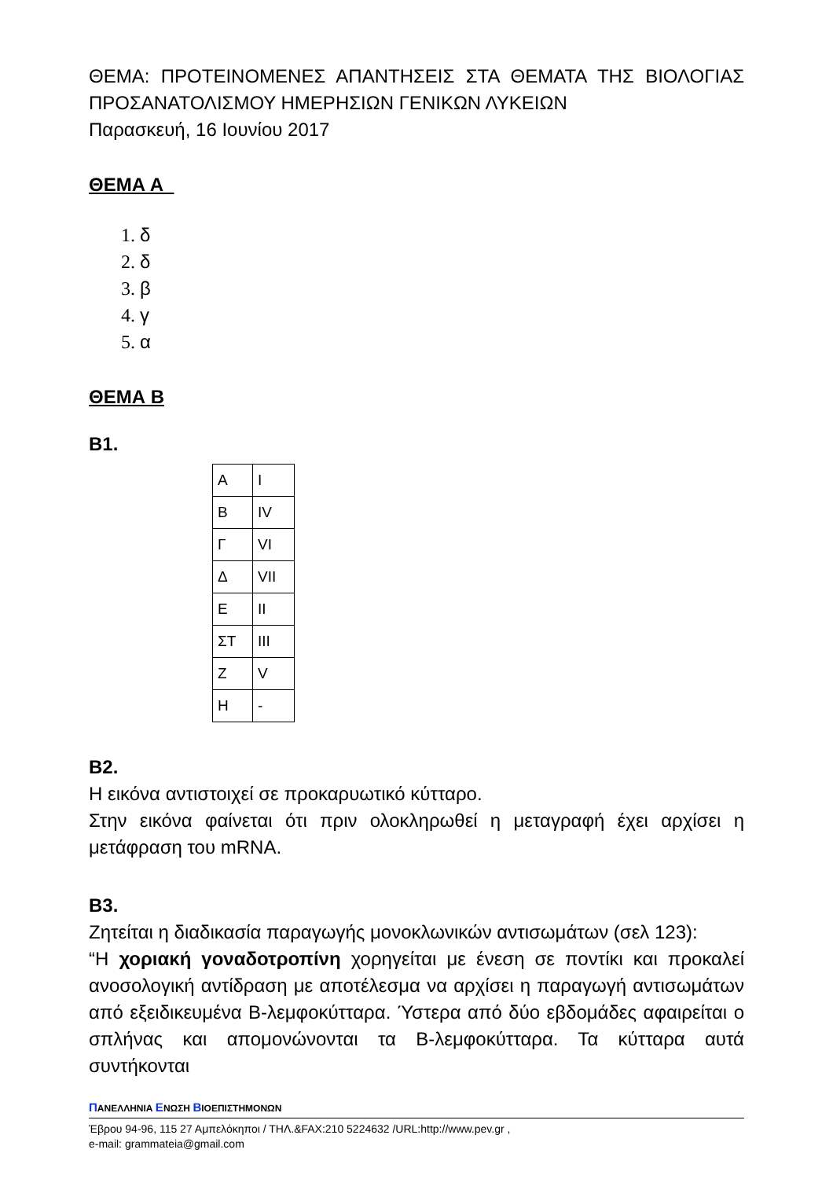ΘΕΜΑ: ΠΡΟΤΕΙΝΟΜΕΝΕΣ ΑΠΑΝΤΗΣΕΙΣ ΣΤΑ ΘΕΜΑΤΑ ΤΗΣ ΒΙΟΛΟΓΙΑΣ ΠΡΟΣΑΝΑΤΟΛΙΣΜΟΥ ΗΜΕΡΗΣΙΩΝ ΓΕΝΙΚΩΝ ΛΥΚΕΙΩΝ
Παρασκευή, 16 Ιουνίου 2017
ΘΕΜΑ Α
1. δ
2. δ
3. β
4. γ
5. α
ΘΕΜΑ Β
Β1.
| Α | I |
| Β | IV |
| Γ | VI |
| Δ | VII |
| Ε | II |
| ΣΤ | III |
| Ζ | V |
| Η | - |
Β2.
Η εικόνα αντιστοιχεί σε προκαρυωτικό κύτταρο.
Στην εικόνα φαίνεται ότι πριν ολοκληρωθεί η μεταγραφή έχει αρχίσει η μετάφραση του mRNA.
Β3.
Ζητείται η διαδικασία παραγωγής μονοκλωνικών αντισωμάτων (σελ 123):
“Η χοριακή γοναδοτροπίνη χορηγείται με ένεση σε ποντίκι και προκαλεί ανοσολογική αντίδραση με αποτέλεσμα να αρχίσει η παραγωγή αντισωμάτων από εξειδικευμένα Β-λεμφοκύτταρα. Ύστερα από δύο εβδομάδες αφαιρείται ο σπλήνας και απομονώνονται τα Β-λεμφοκύτταρα. Τα κύτταρα αυτά συντήκονται
ΠΑΝΕΛΛΗΝΙΑ ΕΝΩΣΗ ΒΙΟΕΠΙΣΤΗΜΟΝΩΝ
Έβρου 94-96, 115 27 Αμπελόκηποι / ΤΗΛ.&FAX:210 5224632 /URL:http://www.pev.gr ,
e-mail: grammateia@gmail.com